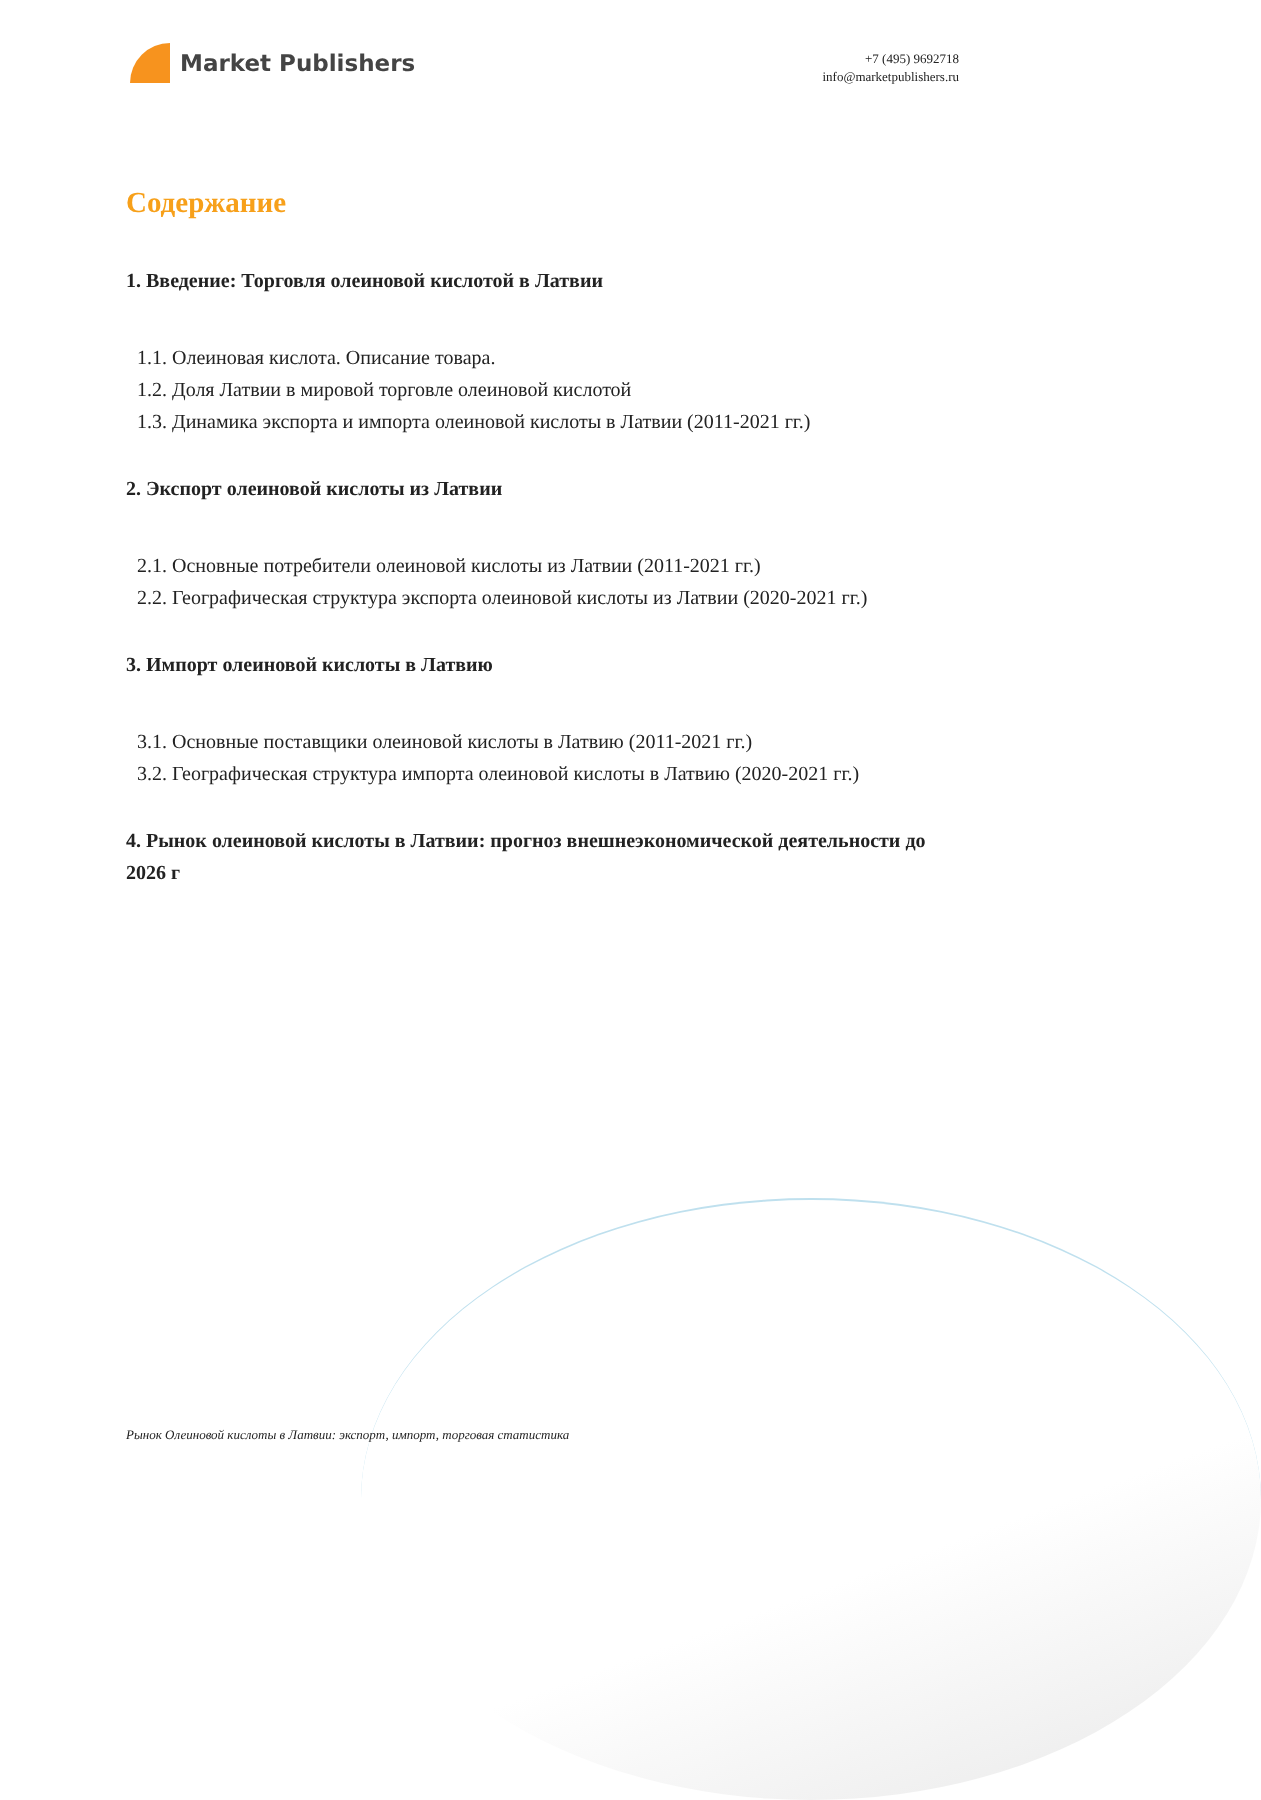Market Publishers
+7 (495) 9692718
info@marketpublishers.ru
Содержание
1. Введение: Торговля олеиновой кислотой в Латвии
1.1. Олеиновая кислота. Описание товара.
1.2. Доля Латвии в мировой торговле олеиновой кислотой
1.3. Динамика экспорта и импорта олеиновой кислоты в Латвии (2011-2021 гг.)
2. Экспорт олеиновой кислоты из Латвии
2.1. Основные потребители олеиновой кислоты из Латвии (2011-2021 гг.)
2.2. Географическая структура экспорта олеиновой кислоты из Латвии (2020-2021 гг.)
3. Импорт олеиновой кислоты в Латвию
3.1. Основные поставщики олеиновой кислоты в Латвию (2011-2021 гг.)
3.2. Географическая структура импорта олеиновой кислоты в Латвию (2020-2021 гг.)
4. Рынок олеиновой кислоты в Латвии: прогноз внешнеэкономической деятельности до 2026 г
Рынок Олеиновой кислоты в Латвии: экспорт, импорт, торговая статистика